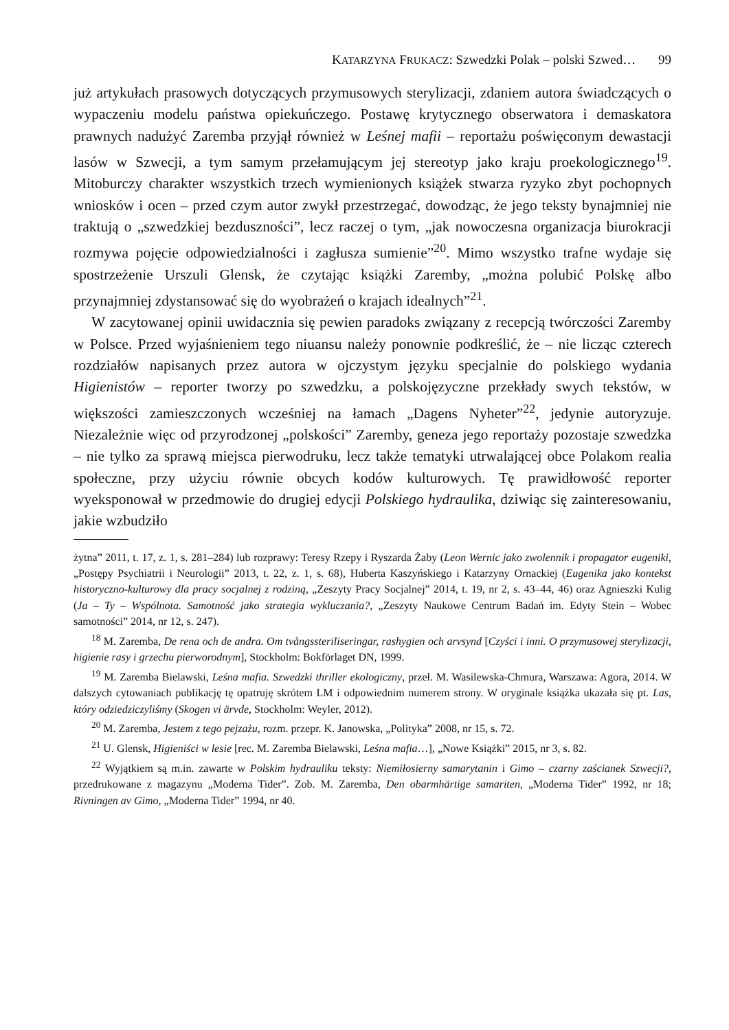KATARZYNA FRUKACZ: Szwedzki Polak – polski Szwed… 99
już artykułach prasowych dotyczących przymusowych sterylizacji, zdaniem autora świadczących o wypaczeniu modelu państwa opiekuńczego. Postawę krytycznego obserwatora i demaskatora prawnych nadużyć Zaremba przyjął również w Leśnej mafii – reportażu poświęconym dewastacji lasów w Szwecji, a tym samym przełamującym jej stereotyp jako kraju proekologicznego<sup>19</sup>. Mitoburczy charakter wszystkich trzech wymienionych książek stwarza ryzyko zbyt pochopnych wniosków i ocen – przed czym autor zwykł przestrzegać, dowodząc, że jego teksty bynajmniej nie traktują o „szwedzkiej bezduszności”, lecz raczej o tym, „jak nowoczesna organizacja biurokracji rozmywa pojęcie odpowiedzialności i zagłusza sumienie”<sup>20</sup>. Mimo wszystko trafne wydaje się spostrzeżenie Urszuli Glensk, że czytając książki Zaremby, „można polubić Polskę albo przynajmniej zdystansować się do wyobrażeń o krajach idealnych”<sup>21</sup>.
W zacytowanej opinii uwidacznia się pewien paradoks związany z recepcją twórczości Zaremby w Polsce. Przed wyjaśnieniem tego niuansu należy ponownie podkreślić, że – nie licząc czterech rozdziałów napisanych przez autora w ojczystym języku specjalnie do polskiego wydania Higienistów – reporter tworzy po szwedzku, a polskojęzyczne przekłady swych tekstów, w większości zamieszczonych wcześniej na łamach „Dagens Nyheter”<sup>22</sup>, jedynie autoryzuje. Niezależnie więc od przyrodzonej „polskości” Zaremby, geneza jego reportaży pozostaje szwedzka – nie tylko za sprawą miejsca pierwodruku, lecz także tematyki utrwalającej obce Polakom realia społeczne, przy użyciu równie obcych kodów kulturowych. Tę prawidłowość reporter wyeksponował w przedmowie do drugiej edycji Polskiego hydraulika, dziwiąc się zainteresowaniu, jakie wzbudziło
żytna” 2011, t. 17, z. 1, s. 281–284) lub rozprawy: Teresy Rzepy i Ryszarda Żaby (Leon Wernic jako zwolennik i propagator eugeniki, „Postępy Psychiatrii i Neurologii” 2013, t. 22, z. 1, s. 68), Huberta Kaszyńskiego i Katarzyny Ornackiej (Eugenika jako kontekst historyczno-kulturowy dla pracy socjalnej z rodziną, „Zeszyty Pracy Socjalnej” 2014, t. 19, nr 2, s. 43–44, 46) oraz Agnieszki Kulig (Ja – Ty – Wspólnota. Samotność jako strategia wykluczania?, „Zeszyty Naukowe Centrum Badań im. Edyty Stein – Wobec samotności” 2014, nr 12, s. 247).
<sup>18</sup> M. Zaremba, De rena och de andra. Om tvångssteriliseringar, rashygien och arvsynd [Czyści i inni. O przymusowej sterylizacji, higienie rasy i grzechu pierworodnym], Stockholm: Bokförlaget DN, 1999.
<sup>19</sup> M. Zaremba Bielawski, Leśna mafia. Szwedzki thriller ekologiczny, przeł. M. Wasilewska-Chmura, Warszawa: Agora, 2014. W dalszych cytowaniach publikację tę opatruję skrótem LM i odpowiednim numerem strony. W oryginale książka ukazała się pt. Las, który odziedziczyliśmy (Skogen vi ärvde, Stockholm: Weyler, 2012).
<sup>20</sup> M. Zaremba, Jestem z tego pejzażu, rozm. przepr. K. Janowska, „Polityka” 2008, nr 15, s. 72.
<sup>21</sup> U. Glensk, Higieniści w lesie [rec. M. Zaremba Bielawski, Leśna mafia…], „Nowe Książki” 2015, nr 3, s. 82.
<sup>22</sup> Wyjątkiem są m.in. zawarte w Polskim hydrauliku teksty: Niemiłosierny samarytanin i Gimo – czarny zaścianek Szwecji?, przedrukowane z magazynu „Moderna Tider”. Zob. M. Zaremba, Den obarmhärtige samariten, „Moderna Tider” 1992, nr 18; Rivningen av Gimo, „Moderna Tider” 1994, nr 40.